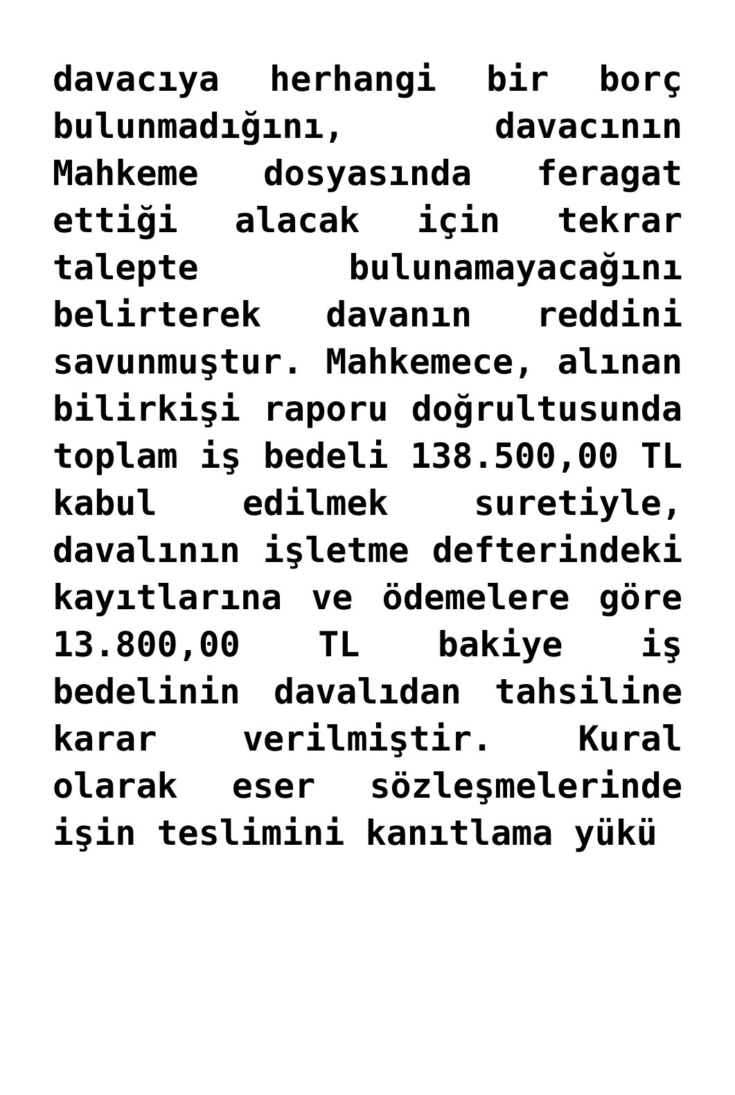davacıya herhangi bir borç bulunmadığını, davacının Mahkeme dosyasında feragat ettiği alacak için tekrar talepte bulunamayacağını belirterek davanın reddini savunmuştur. Mahkemece, alınan bilirkişi raporu doğrultusunda toplam iş bedeli 138.500,00 TL kabul edilmek suretiyle, davalının işletme defterindeki kayıtlarına ve ödemelere göre 13.800,00 TL bakiye iş bedelinin davalıdan tahsiline karar verilmiştir. Kural olarak eser sözleşmelerinde işin teslimini kanıtlama yükü